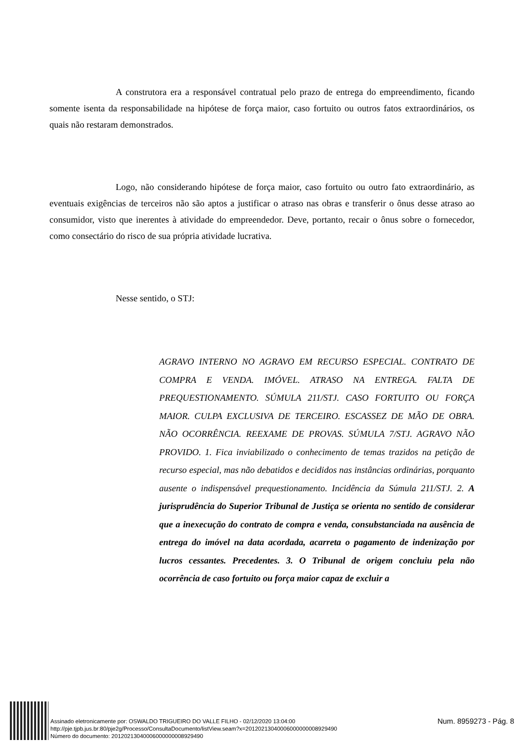A construtora era a responsável contratual pelo prazo de entrega do empreendimento, ficando somente isenta da responsabilidade na hipótese de força maior, caso fortuito ou outros fatos extraordinários, os quais não restaram demonstrados.
Logo, não considerando hipótese de força maior, caso fortuito ou outro fato extraordinário, as eventuais exigências de terceiros não são aptos a justificar o atraso nas obras e transferir o ônus desse atraso ao consumidor, visto que inerentes à atividade do empreendedor. Deve, portanto, recair o ônus sobre o fornecedor, como consectário do risco de sua própria atividade lucrativa.
Nesse sentido, o STJ:
AGRAVO INTERNO NO AGRAVO EM RECURSO ESPECIAL. CONTRATO DE COMPRA E VENDA. IMÓVEL. ATRASO NA ENTREGA. FALTA DE PREQUESTIONAMENTO. SÚMULA 211/STJ. CASO FORTUITO OU FORÇA MAIOR. CULPA EXCLUSIVA DE TERCEIRO. ESCASSEZ DE MÃO DE OBRA. NÃO OCORRÊNCIA. REEXAME DE PROVAS. SÚMULA 7/STJ. AGRAVO NÃO PROVIDO. 1. Fica inviabilizado o conhecimento de temas trazidos na petição de recurso especial, mas não debatidos e decididos nas instâncias ordinárias, porquanto ausente o indispensável prequestionamento. Incidência da Súmula 211/STJ. 2. A jurisprudência do Superior Tribunal de Justiça se orienta no sentido de considerar que a inexecução do contrato de compra e venda, consubstanciada na ausência de entrega do imóvel na data acordada, acarreta o pagamento de indenização por lucros cessantes. Precedentes. 3. O Tribunal de origem concluiu pela não ocorrência de caso fortuito ou força maior capaz de excluir a
Assinado eletronicamente por: OSWALDO TRIGUEIRO DO VALLE FILHO - 02/12/2020 13:04:00
http://pje.tjpb.jus.br:80/pje2g/Processo/ConsultaDocumento/listView.seam?x=20120213040006000000008929490
Número do documento: 20120213040006000000008929490
Num. 8959273 - Pág. 8